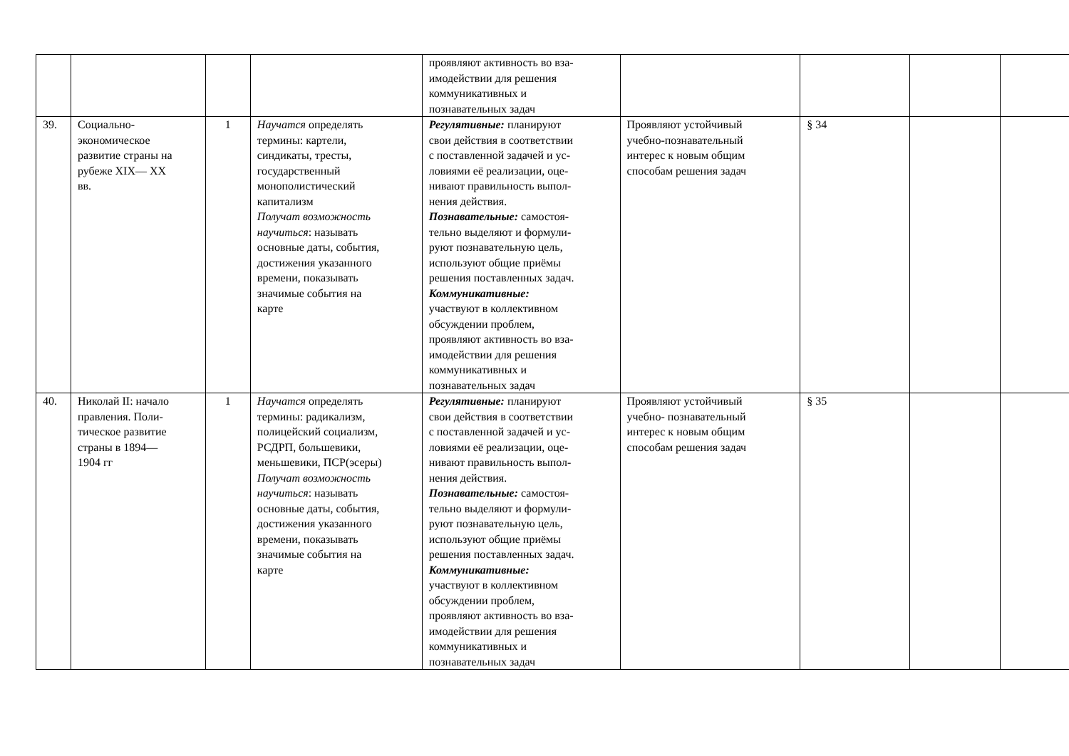| | | | | проявляют активность во вза- имодействии для решения коммуникативных и познавательных задач | | | | |
| 39. | Социально- экономическое развитие страны на рубеже XIX— XX вв. | 1 | Научатся определять термины: картели, синдикаты, тресты, государственный монополистический капитализм Получат возможность научиться : называть основные даты, события, достижения указанного времени, показывать значимые события на карте | Регулятивные: планируют свои действия в соответствии с поставленной задачей и ус- ловиями её реализации, оце- нивают правильность выпол- нения действия. Познавательные: самостоя- тельно выделяют и формули- руют познавательную цель, используют общие приёмы решения поставленных задач. Коммуникативные: участвуют в коллективном обсуждении проблем, проявляют активность во вза- имодействии для решения коммуникативных и познавательных задач | Проявляют устойчивый учебно-познавательный интерес к новым общим способам решения задач | § 34 | | |
| 40. | Николай II: начало правления. Поли- тическое развитие страны в 1894— 1904 гг | 1 | Научатся определять термины: радикализм, полицейский социализм, РСДРП, большевики, меньшевики, ПСР(эсеры) Получат возможность научиться : называть основные даты, события, достижения указанного времени, показывать значимые события на карте | Регулятивные: планируют свои действия в соответствии с поставленной задачей и ус- ловиями её реализации, оце- нивают правильность выпол- нения действия. Познавательные: самостоя- тельно выделяют и формули- руют познавательную цель, используют общие приёмы решения поставленных задач. Коммуникативные: участвуют в коллективном обсуждении проблем, проявляют активность во вза- имодействии для решения коммуникативных и познавательных задач | Проявляют устойчивый учебно- познавательный интерес к новым общим способам решения задач | § 35 | | |